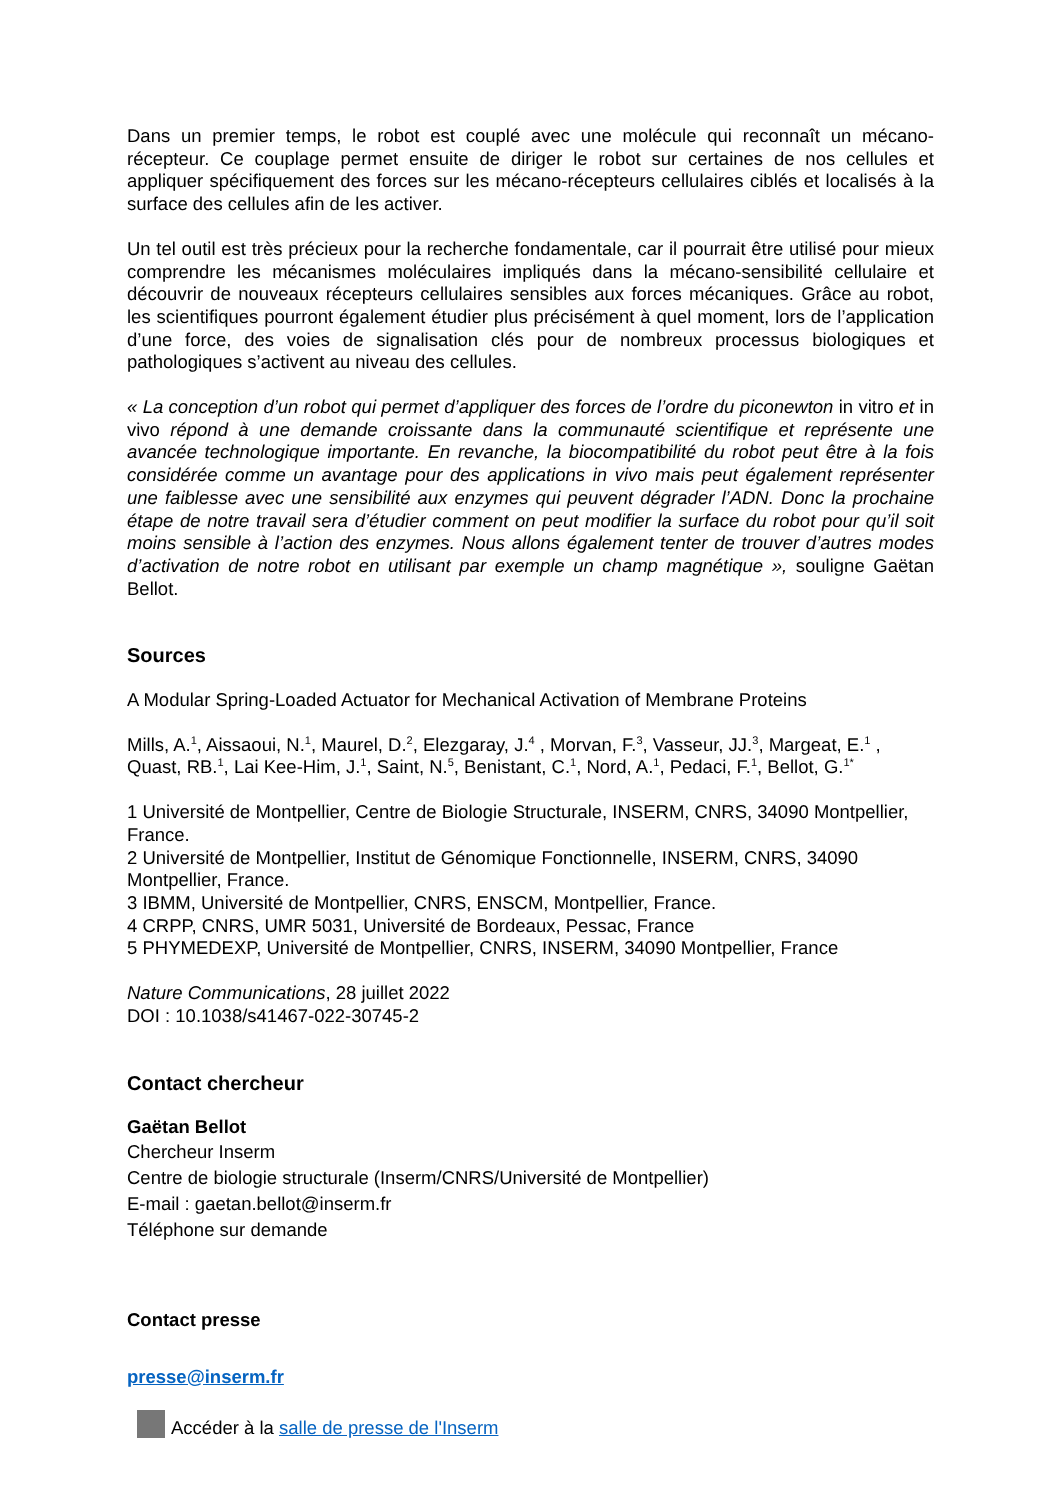Dans un premier temps, le robot est couplé avec une molécule qui reconnaît un mécano-récepteur. Ce couplage permet ensuite de diriger le robot sur certaines de nos cellules et appliquer spécifiquement des forces sur les mécano-récepteurs cellulaires ciblés et localisés à la surface des cellules afin de les activer.
Un tel outil est très précieux pour la recherche fondamentale, car il pourrait être utilisé pour mieux comprendre les mécanismes moléculaires impliqués dans la mécano-sensibilité cellulaire et découvrir de nouveaux récepteurs cellulaires sensibles aux forces mécaniques. Grâce au robot, les scientifiques pourront également étudier plus précisément à quel moment, lors de l’application d’une force, des voies de signalisation clés pour de nombreux processus biologiques et pathologiques s’activent au niveau des cellules.
« La conception d’un robot qui permet d’appliquer des forces de l’ordre du piconewton in vitro et in vivo répond à une demande croissante dans la communauté scientifique et représente une avancée technologique importante. En revanche, la biocompatibilité du robot peut être à la fois considérée comme un avantage pour des applications in vivo mais peut également représenter une faiblesse avec une sensibilité aux enzymes qui peuvent dégrader l’ADN. Donc la prochaine étape de notre travail sera d’étudier comment on peut modifier la surface du robot pour qu’il soit moins sensible à l’action des enzymes. Nous allons également tenter de trouver d’autres modes d’activation de notre robot en utilisant par exemple un champ magnétique », souligne Gaëtan Bellot.
Sources
A Modular Spring-Loaded Actuator for Mechanical Activation of Membrane Proteins
Mills, A.<sup>1</sup>, Aissaoui, N.<sup>1</sup>, Maurel, D.<sup>2</sup>, Elezgaray, J.<sup>4</sup> , Morvan, F.<sup>3</sup>, Vasseur, JJ.<sup>3</sup>, Margeat, E.<sup>1</sup> , Quast, RB.<sup>1</sup>, Lai Kee-Him, J.<sup>1</sup>, Saint, N.<sup>5</sup>, Benistant, C.<sup>1</sup>, Nord, A.<sup>1</sup>, Pedaci, F.<sup>1</sup>, Bellot, G.<sup>1*</sup>
1 Université de Montpellier, Centre de Biologie Structurale, INSERM, CNRS, 34090 Montpellier, France.
2 Université de Montpellier, Institut de Génomique Fonctionnelle, INSERM, CNRS, 34090 Montpellier, France.
3 IBMM, Université de Montpellier, CNRS, ENSCM, Montpellier, France.
4 CRPP, CNRS, UMR 5031, Université de Bordeaux, Pessac, France
5 PHYMEDEXP, Université de Montpellier, CNRS, INSERM, 34090 Montpellier, France
Nature Communications, 28 juillet 2022
DOI : 10.1038/s41467-022-30745-2
Contact chercheur
Gaëtan Bellot
Chercheur Inserm
Centre de biologie structurale (Inserm/CNRS/Université de Montpellier)
E-mail : gaetan.bellot@inserm.fr
Téléphone sur demande
Contact presse
presse@inserm.fr
Accéder à la salle de presse de l'Inserm